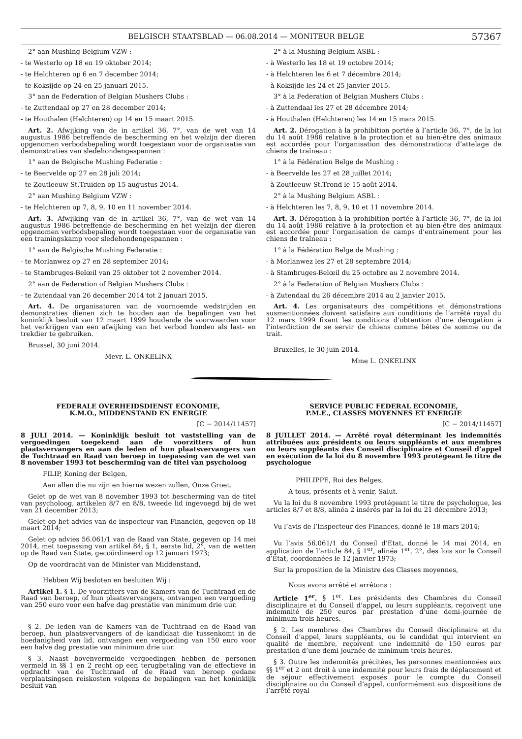BELGISCH STAATSBLAD — 06.08.2014 — MONITEUR BELGE 57367
2° aan Mushing Belgium VZW :
- te Westerlo op 18 en 19 oktober 2014;
- te Helchteren op 6 en 7 december 2014;
- te Koksijde op 24 en 25 januari 2015.
3° aan de Federation of Belgian Mushers Clubs :
- te Zuttendaal op 27 en 28 december 2014;
- te Houthalen (Helchteren) op 14 en 15 maart 2015.
Art. 2. Afwijking van de in artikel 36, 7°, van de wet van 14 augustus 1986 betreffende de bescherming en het welzijn der dieren opgenomen verbodsbepaling wordt toegestaan voor de organisatie van demonstraties van sledehondengespannen :
1° aan de Belgische Mushing Federatie :
- te Beervelde op 27 en 28 juli 2014;
- te Zoutleeuw-St.Truiden op 15 augustus 2014.
2° aan Mushing Belgium VZW :
- te Helchteren op 7, 8, 9, 10 en 11 november 2014.
Art. 3. Afwijking van de in artikel 36, 7°, van de wet van 14 augustus 1986 betreffende de bescherming en het welzijn der dieren opgenomen verbodsbepaling wordt toegestaan voor de organisatie van een trainingskamp voor sledehondengespannen :
1° aan de Belgische Mushing Federatie :
- te Morlanwez op 27 en 28 september 2014;
- te Stambruges-Belœil van 25 oktober tot 2 november 2014.
2° aan de Federation of Belgian Mushers Clubs :
- te Zutendaal van 26 december 2014 tot 2 januari 2015.
Art. 4. De organisatoren van de voornoemde wedstrijden en demonstraties dienen zich te houden aan de bepalingen van het koninklijk besluit van 12 maart 1999 houdende de voorwaarden voor het verkrijgen van een afwijking van het verbod honden als last- en trekdier te gebruiken.
Brussel, 30 juni 2014.
Mevr. L. ONKELINX
2° à la Mushing Belgium ASBL :
- à Westerlo les 18 et 19 octobre 2014;
- à Helchteren les 6 et 7 décembre 2014;
- à Koksijde les 24 et 25 janvier 2015.
3° à la Federation of Belgian Mushers Clubs :
- à Zuttendaal les 27 et 28 décembre 2014;
- à Houthalen (Helchteren) les 14 en 15 mars 2015.
Art. 2. Dérogation à la prohibition portée à l’article 36, 7°, de la loi du 14 août 1986 relative à la protection et au bien-être des animaux est accordée pour l’organisation des démonstrations d’attelage de chiens de traîneau :
1° à la Fédération Belge de Mushing :
- à Beervelde les 27 et 28 juillet 2014;
- à Zoutleeuw-St.Trond le 15 août 2014.
2° à la Mushing Belgium ASBL :
- à Helchteren les 7, 8, 9, 10 et 11 novembre 2014.
Art. 3. Dérogation à la prohibition portée à l’article 36, 7°, de la loi du 14 août 1986 relative à la protection et au bien-être des animaux est accordée pour l’organisation de camps d’entraînement pour les chiens de traîneau :
1° à la Fédération Belge de Mushing :
- à Morlanwez les 27 et 28 septembre 2014;
- à Stambruges-Belœil du 25 octobre au 2 novembre 2014.
2° à la Federation of Belgian Mushers Clubs :
- à Zutendaal du 26 décembre 2014 au 2 janvier 2015.
Art. 4. Les organisateurs des compétitions et démonstrations susmentionnées doivent satisfaire aux conditions de l’arrêté royal du 12 mars 1999 fixant les conditions d’obtention d’une dérogation à l’interdiction de se servir de chiens comme bêtes de somme ou de trait.
Bruxelles, le 30 juin 2014.
Mme L. ONKELINX
FEDERALE OVERHEIDSDIENST ECONOMIE,
K.M.O., MIDDENSTAND EN ENERGIE
[C − 2014/11457]
8 JULI 2014. — Koninklijk besluit tot vaststelling van de vergoedingen toegekend aan de voorzitters of hun plaatsvervangers en aan de leden of hun plaatsvervangers van de Tuchtraad en Raad van beroep in toepassing van de wet van 8 november 1993 tot bescherming van de titel van psycholoog
FILIP, Koning der Belgen,
Aan allen die nu zijn en hierna wezen zullen, Onze Groet.
Gelet op de wet van 8 november 1993 tot bescherming van de titel van psycholoog, artikelen 8/7 en 8/8, tweede lid ingevoegd bij de wet van 21 december 2013;
Gelet op het advies van de inspecteur van Financiën, gegeven op 18 maart 2014;
Gelet op advies 56.061/1 van de Raad van State, gegeven op 14 mei 2014, met toepassing van artikel 84, § 1, eerste lid, 2°, van de wetten op de Raad van State, gecoördineerd op 12 januari 1973;
Op de voordracht van de Minister van Middenstand,
Hebben Wij besloten en besluiten Wij :
Artikel 1. § 1. De voorzitters van de Kamers van de Tuchtraad en de Raad van beroep, of hun plaatsvervangers, ontvangen een vergoeding van 250 euro voor een halve dag prestatie van minimum drie uur.
§ 2. De leden van de Kamers van de Tuchtraad en de Raad van beroep, hun plaatsvervangers of de kandidaat die tussenkomt in de hoedanigheid van lid, ontvangen een vergoeding van 150 euro voor een halve dag prestatie van minimum drie uur.
§ 3. Naast bovenvermelde vergoedingen hebben de personen vermeld in §§ 1 en 2 recht op een terugbetaling van de effectieve in opdracht van de Tuchtraad of de Raad van beroep gedane verplaatsingsen reiskosten volgens de bepalingen van het koninklijk besluit van
SERVICE PUBLIC FEDERAL ECONOMIE,
P.M.E., CLASSES MOYENNES ET ENERGIE
[C − 2014/11457]
8 JUILLET 2014. — Arrêté royal déterminant les indemnités attribuées aux présidents ou leurs suppléants et aux membres ou leurs suppléants des Conseil disciplinaire et Conseil d’appel en exécution de la loi du 8 novembre 1993 protégeant le titre de psychologue
PHILIPPE, Roi des Belges,
A tous, présents et à venir, Salut.
Vu la loi du 8 novembre 1993 protégeant le titre de psychologue, les articles 8/7 et 8/8, alinéa 2 insérés par la loi du 21 décembre 2013;
Vu l’avis de l’Inspecteur des Finances, donné le 18 mars 2014;
Vu l’avis 56.061/1 du Conseil d’Etat, donné le 14 mai 2014, en application de l’article 84, § 1<sup>er</sup>, alinéa 1<sup>er</sup>, 2°, des lois sur le Conseil d’Etat, coordonnées le 12 janvier 1973;
Sur la proposition de la Ministre des Classes moyennes,
Nous avons arrêté et arrêtons :
Article 1<sup>er</sup>. § 1<sup>er</sup>. Les présidents des Chambres du Conseil disciplinaire et du Conseil d’appel, ou leurs suppléants, reçoivent une indemnité de 250 euros par prestation d’une demi-journée de minimum trois heures.
§ 2. Les membres des Chambres du Conseil disciplinaire et du Conseil d’appel, leurs suppléants, ou le candidat qui intervient en qualité de membre, reçoivent une indemnité de 150 euros par prestation d’une demi-journée de minimum trois heures.
§ 3. Outre les indemnités précitées, les personnes mentionnées aux §§ 1<sup>er</sup> et 2 ont droit à une indemnité pour leurs frais de déplacement et de séjour effectivement exposés pour le compte du Conseil disciplinaire ou du Conseil d’appel, conformément aux dispositions de l’arrêté royal